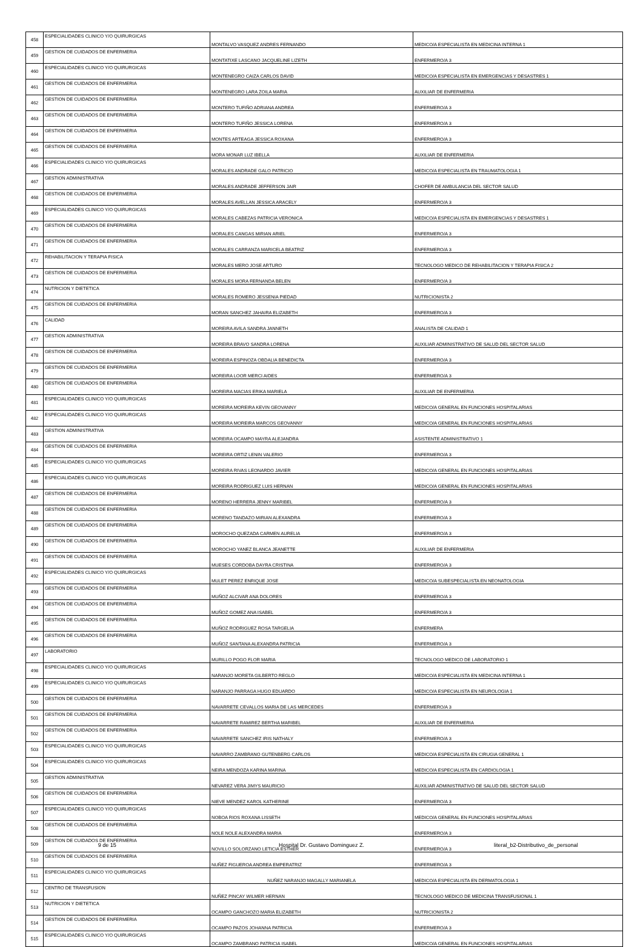| 458 | ESPECIALIDADES CLINICO Y/O QUIRURGICAS | MONTALVO VASQUEZ ANDRES FERNANDO | MEDICO/A ESPECIALISTA EN MEDICINA INTERNA 1 |
| 459 | GESTION DE CUIDADOS DE ENFERMERIA | MONTATIXE LASCANO JACQUELINE LIZETH | ENFERMERO/A 3 |
| 460 | ESPECIALIDADES CLINICO Y/O QUIRURGICAS | MONTENEGRO CAIZA CARLOS DAVID | MEDICO/A ESPECIALISTA EN EMERGENCIAS Y DESASTRES 1 |
| 461 | GESTION DE CUIDADOS DE ENFERMERIA | MONTENEGRO LARA ZOILA MARIA | AUXILIAR DE ENFERMERIA |
| 462 | GESTION DE CUIDADOS DE ENFERMERIA | MONTERO TUFIÑO ADRIANA ANDREA | ENFERMERO/A 3 |
| 463 | GESTION DE CUIDADOS DE ENFERMERIA | MONTERO TUFIÑO JESSICA LORENA | ENFERMERO/A 3 |
| 464 | GESTION DE CUIDADOS DE ENFERMERIA | MONTES ARTEAGA JESSICA ROXANA | ENFERMERO/A 3 |
| 465 | GESTION DE CUIDADOS DE ENFERMERIA | MORA MONAR LUZ IBELLA | AUXILIAR DE ENFERMERIA |
| 466 | ESPECIALIDADES CLINICO Y/O QUIRURGICAS | MORALES ANDRADE GALO PATRICIO | MEDICO/A ESPECIALISTA EN TRAUMATOLOGIA 1 |
| 467 | GESTION ADMINISTRATIVA | MORALES ANDRADE JEFFERSON JAIR | CHOFER DE AMBULANCIA DEL SECTOR SALUD |
| 468 | GESTION DE CUIDADOS DE ENFERMERIA | MORALES AVELLAN JESSICA ARACELY | ENFERMERO/A 3 |
| 469 | ESPECIALIDADES CLINICO Y/O QUIRURGICAS | MORALES CABEZAS PATRICIA VERONICA | MEDICO/A ESPECIALISTA EN EMERGENCIAS Y DESASTRES 1 |
| 470 | GESTION DE CUIDADOS DE ENFERMERIA | MORALES CANGAS MIRIAN ARIEL | ENFERMERO/A 3 |
| 471 | GESTION DE CUIDADOS DE ENFERMERIA | MORALES CARRANZA MARICELA BEATRIZ | ENFERMERO/A 3 |
| 472 | REHABILITACION Y TERAPIA FISICA | MORALES MERO JOSE ARTURO | TECNOLOGO MEDICO DE REHABILITACION Y TERAPIA FISICA 2 |
| 473 | GESTION DE CUIDADOS DE ENFERMERIA | MORALES MORA FERNANDA BELEN | ENFERMERO/A 3 |
| 474 | NUTRICION Y DIETETICA | MORALES ROMERO JESSENIA PIEDAD | NUTRICIONISTA 2 |
| 475 | GESTION DE CUIDADOS DE ENFERMERIA | MORAN SANCHEZ JAHAIRA ELIZABETH | ENFERMERO/A 3 |
| 476 | CALIDAD | MOREIRA AVILA SANDRA JANNETH | ANALISTA DE CALIDAD 1 |
| 477 | GESTION ADMINISTRATIVA | MOREIRA BRAVO SANDRA LORENA | AUXILIAR ADMINISTRATIVO DE SALUD DEL SECTOR SALUD |
| 478 | GESTION DE CUIDADOS DE ENFERMERIA | MOREIRA ESPINOZA OBDALIA BENEDICTA | ENFERMERO/A 3 |
| 479 | GESTION DE CUIDADOS DE ENFERMERIA | MOREIRA LOOR MERCI AIDES | ENFERMERO/A 3 |
| 480 | GESTION DE CUIDADOS DE ENFERMERIA | MOREIRA MACIAS ERIKA MARIELA | AUXILIAR DE ENFERMERIA |
| 481 | ESPECIALIDADES CLINICO Y/O QUIRURGICAS | MOREIRA MOREIRA KEVIN GEOVANNY | MEDICO/A GENERAL EN FUNCIONES HOSPITALARIAS |
| 482 | ESPECIALIDADES CLINICO Y/O QUIRURGICAS | MOREIRA MOREIRA MARCOS GEOVANNY | MEDICO/A GENERAL EN FUNCIONES HOSPITALARIAS |
| 483 | GESTION ADMINISTRATIVA | MOREIRA OCAMPO MAYRA ALEJANDRA | ASISTENTE ADMINISTRATIVO 1 |
| 484 | GESTION DE CUIDADOS DE ENFERMERIA | MOREIRA ORTIZ LENIN VALERIO | ENFERMERO/A 3 |
| 485 | ESPECIALIDADES CLINICO Y/O QUIRURGICAS | MOREIRA RIVAS LEONARDO JAVIER | MEDICO/A GENERAL EN FUNCIONES HOSPITALARIAS |
| 486 | ESPECIALIDADES CLINICO Y/O QUIRURGICAS | MOREIRA RODRIGUEZ LUIS HERNAN | MEDICO/A GENERAL EN FUNCIONES HOSPITALARIAS |
| 487 | GESTION DE CUIDADOS DE ENFERMERIA | MORENO HERRERA JENNY MARIBEL | ENFERMERO/A 3 |
| 488 | GESTION DE CUIDADOS DE ENFERMERIA | MORENO TANDAZO MIRIAN ALEXANDRA | ENFERMERO/A 3 |
| 489 | GESTION DE CUIDADOS DE ENFERMERIA | MOROCHO QUEZADA CARMEN AURELIA | ENFERMERO/A 3 |
| 490 | GESTION DE CUIDADOS DE ENFERMERIA | MOROCHO YANEZ BLANCA JEANETTE | AUXILIAR DE ENFERMERIA |
| 491 | GESTION DE CUIDADOS DE ENFERMERIA | MUESES CORDOBA DAYRA CRISTINA | ENFERMERO/A 3 |
| 492 | ESPECIALIDADES CLINICO Y/O QUIRURGICAS | MULET PEREZ ENRIQUE JOSE | MEDICO/A SUBESPECIALISTA EN NEONATOLOGIA |
| 493 | GESTION DE CUIDADOS DE ENFERMERIA | MUÑOZ ALCIVAR ANA DOLORES | ENFERMERO/A 3 |
| 494 | GESTION DE CUIDADOS DE ENFERMERIA | MUÑOZ GOMEZ ANA ISABEL | ENFERMERO/A 3 |
| 495 | GESTION DE CUIDADOS DE ENFERMERIA | MUÑOZ RODRIGUEZ ROSA TARGELIA | ENFERMERA |
| 496 | GESTION DE CUIDADOS DE ENFERMERIA | MUÑOZ SANTANA ALEXANDRA PATRICIA | ENFERMERO/A 3 |
| 497 | LABORATORIO | MURILLO POGO FLOR MARIA | TECNOLOGO MEDICO DE LABORATORIO 1 |
| 498 | ESPECIALIDADES CLINICO Y/O QUIRURGICAS | NARANJO MORETA GILBERTO REGLO | MEDICO/A ESPECIALISTA EN MEDICINA INTERNA 1 |
| 499 | ESPECIALIDADES CLINICO Y/O QUIRURGICAS | NARANJO PARRAGA HUGO EDUARDO | MEDICO/A ESPECIALISTA EN NEUROLOGIA 1 |
| 500 | GESTION DE CUIDADOS DE ENFERMERIA | NAVARRETE CEVALLOS MARIA DE LAS MERCEDES | ENFERMERO/A 3 |
| 501 | GESTION DE CUIDADOS DE ENFERMERIA | NAVARRETE RAMIREZ BERTHA MARIBEL | AUXILIAR DE ENFERMERIA |
| 502 | GESTION DE CUIDADOS DE ENFERMERIA | NAVARRETE SANCHEZ IRIS NATHALY | ENFERMERO/A 3 |
| 503 | ESPECIALIDADES CLINICO Y/O QUIRURGICAS | NAVARRO ZAMBRANO GUTENBERG CARLOS | MEDICO/A ESPECIALISTA EN CIRUGIA GENERAL 1 |
| 504 | ESPECIALIDADES CLINICO Y/O QUIRURGICAS | NEIRA MENDOZA KARINA MARINA | MEDICO/A ESPECIALISTA EN CARDIOLOGIA 1 |
| 505 | GESTION ADMINISTRATIVA | NEVAREZ VERA JIMYS MAURICIO | AUXILIAR ADMINISTRATIVO DE SALUD DEL SECTOR SALUD |
| 506 | GESTION DE CUIDADOS DE ENFERMERIA | NIEVE MENDEZ KAROL KATHERINE | ENFERMERO/A 3 |
| 507 | ESPECIALIDADES CLINICO Y/O QUIRURGICAS | NOBOA RIOS ROXANA LISSETH | MEDICO/A GENERAL EN FUNCIONES HOSPITALARIAS |
| 508 | GESTION DE CUIDADOS DE ENFERMERIA | NOLE NOLE ALEXANDRA MARIA | ENFERMERO/A 3 |
| 509 | GESTION DE CUIDADOS DE ENFERMERIA | NOVILLO SOLORZANO LETICIA ESTHER | ENFERMERO/A 3 |
| 510 | GESTION DE CUIDADOS DE ENFERMERIA | NUÑEZ FIGUEROA ANDREA EMPERATRIZ | ENFERMERO/A 3 |
| 511 | ESPECIALIDADES CLINICO Y/O QUIRURGICAS | NUÑEZ NARANJO MAGALLY MARIANELA | MEDICO/A ESPECIALISTA EN DERMATOLOGIA 1 |
| 512 | CENTRO DE TRANSFUSION | NUÑEZ PINCAY WILMER HERNAN | TECNOLOGO MEDICO DE MEDICINA TRANSFUSIONAL 1 |
| 513 | NUTRICION Y DIETETICA | OCAMPO GANCHOZO MARIA ELIZABETH | NUTRICIONISTA 2 |
| 514 | GESTION DE CUIDADOS DE ENFERMERIA | OCAMPO PAZOS JOHANNA PATRICIA | ENFERMERO/A 3 |
| 515 | ESPECIALIDADES CLINICO Y/O QUIRURGICAS | OCAMPO ZAMBRANO PATRICIA ISABEL | MEDICO/A GENERAL EN FUNCIONES HOSPITALARIAS |
9 de 15 Hospital Dr. Gustavo Dominguez Z.
literal_b2-Distributivo_de_personal